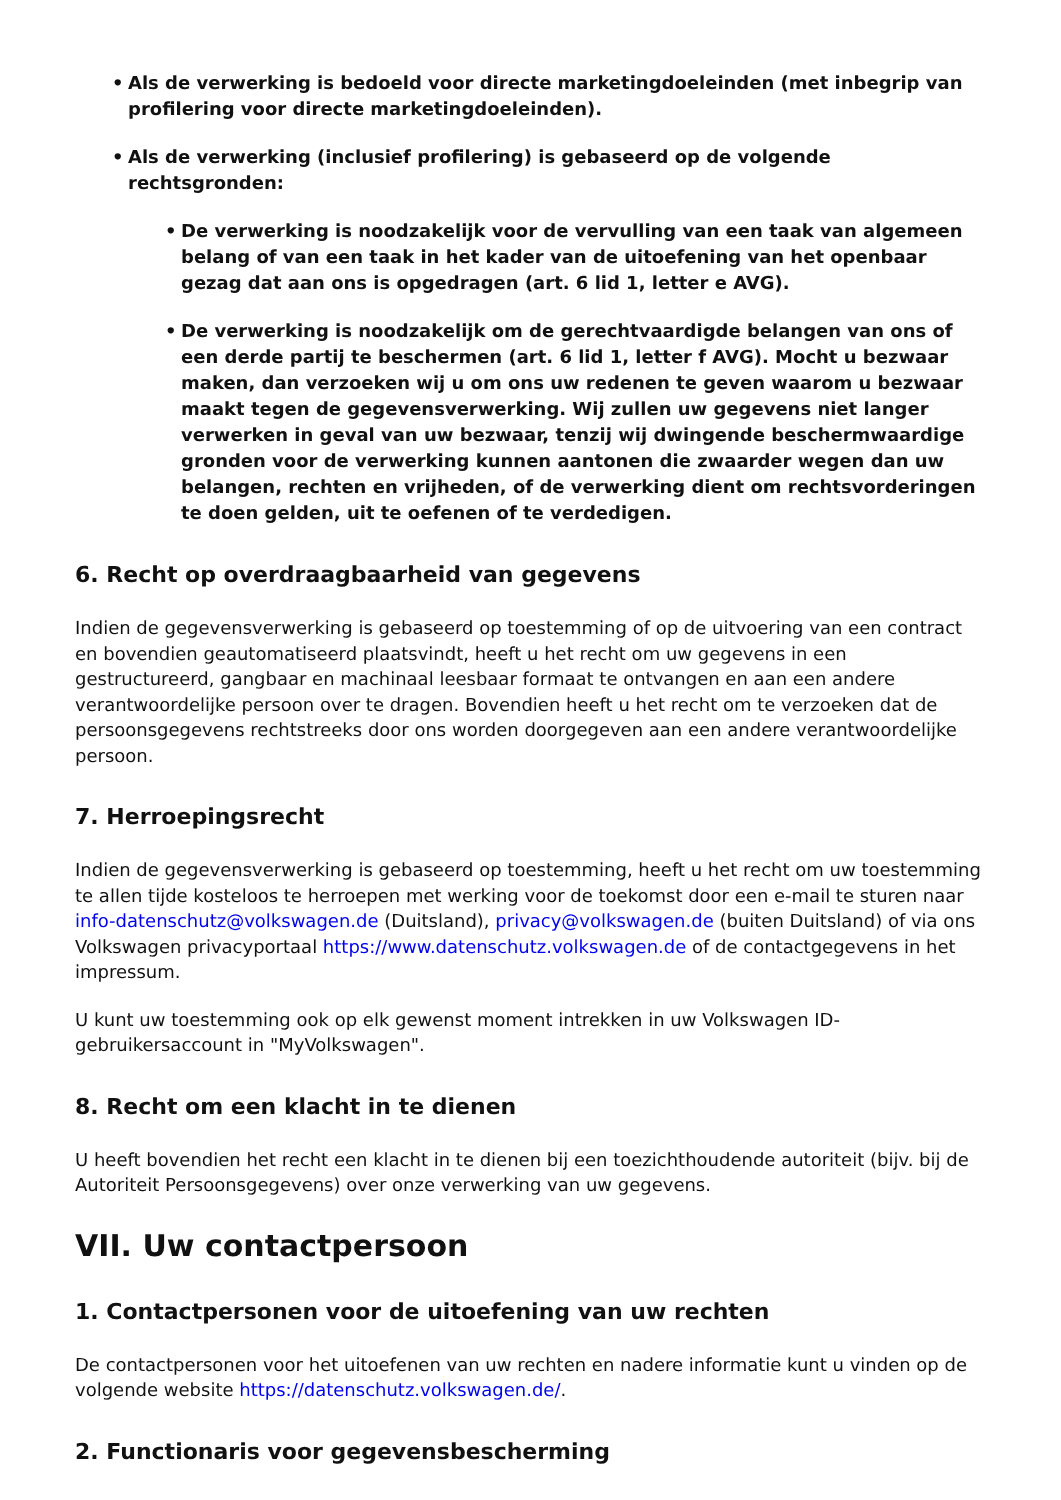• Als de verwerking is bedoeld voor directe marketingdoeleinden (met inbegrip van profilering voor directe marketingdoeleinden).
• Als de verwerking (inclusief profilering) is gebaseerd op de volgende rechtsgronden:
• De verwerking is noodzakelijk voor de vervulling van een taak van algemeen belang of van een taak in het kader van de uitoefening van het openbaar gezag dat aan ons is opgedragen (art. 6 lid 1, letter e AVG).
• De verwerking is noodzakelijk om de gerechtvaardigde belangen van ons of een derde partij te beschermen (art. 6 lid 1, letter f AVG). Mocht u bezwaar maken, dan verzoeken wij u om ons uw redenen te geven waarom u bezwaar maakt tegen de gegevensverwerking. Wij zullen uw gegevens niet langer verwerken in geval van uw bezwaar, tenzij wij dwingende beschermwaardige gronden voor de verwerking kunnen aantonen die zwaarder wegen dan uw belangen, rechten en vrijheden, of de verwerking dient om rechtsvorderingen te doen gelden, uit te oefenen of te verdedigen.
6. Recht op overdraagbaarheid van gegevens
Indien de gegevensverwerking is gebaseerd op toestemming of op de uitvoering van een contract en bovendien geautomatiseerd plaatsvindt, heeft u het recht om uw gegevens in een gestructureerd, gangbaar en machinaal leesbaar formaat te ontvangen en aan een andere verantwoordelijke persoon over te dragen. Bovendien heeft u het recht om te verzoeken dat de persoonsgegevens rechtstreeks door ons worden doorgegeven aan een andere verantwoordelijke persoon.
7. Herroepingsrecht
Indien de gegevensverwerking is gebaseerd op toestemming, heeft u het recht om uw toestemming te allen tijde kosteloos te herroepen met werking voor de toekomst door een e-mail te sturen naar info-datenschutz@volkswagen.de (Duitsland), privacy@volkswagen.de (buiten Duitsland) of via ons Volkswagen privacyportaal https://www.datenschutz.volkswagen.de of de contactgegevens in het impressum.
U kunt uw toestemming ook op elk gewenst moment intrekken in uw Volkswagen ID-gebruikersaccount in "MyVolkswagen".
8. Recht om een klacht in te dienen
U heeft bovendien het recht een klacht in te dienen bij een toezichthoudende autoriteit (bijv. bij de Autoriteit Persoonsgegevens) over onze verwerking van uw gegevens.
VII. Uw contactpersoon
1. Contactpersonen voor de uitoefening van uw rechten
De contactpersonen voor het uitoefenen van uw rechten en nadere informatie kunt u vinden op de volgende website https://datenschutz.volkswagen.de/.
2. Functionaris voor gegevensbescherming